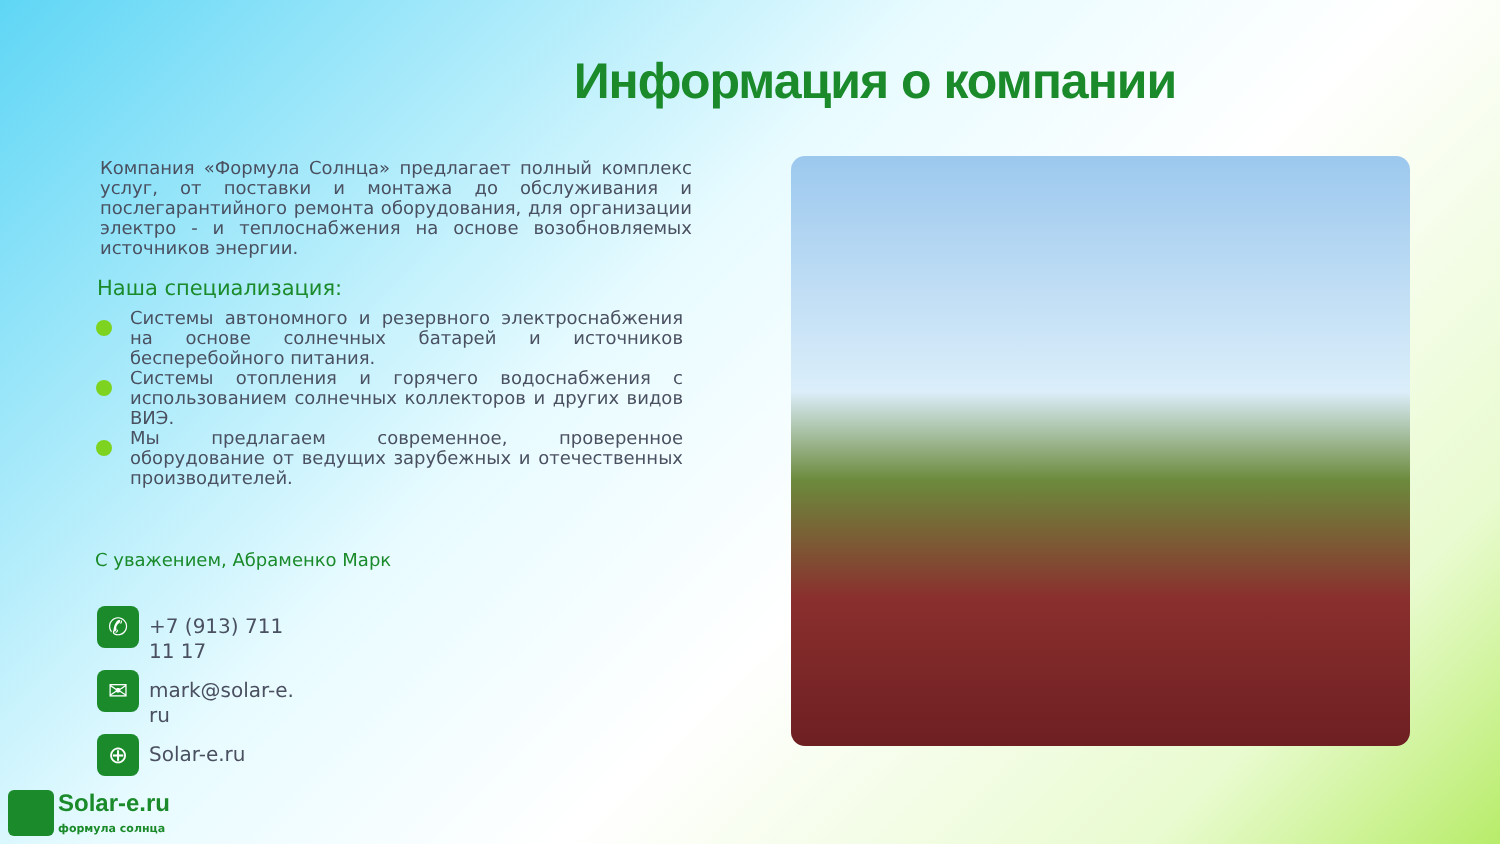Информация о компании
Компания «Формула Солнца» предлагает полный комплекс услуг, от поставки и монтажа до обслуживания и послегарантийного ремонта оборудования, для организации электро - и теплоснабжения на основе возобновляемых источников энергии.
Наша специализация:
Системы автономного и резервного электроснабжения на основе солнечных батарей и источников бесперебойного питания.
Системы отопления и горячего водоснабжения с использованием солнечных коллекторов и других видов ВИЭ.
Мы предлагаем современное, проверенное оборудование от ведущих зарубежных и отечественных производителей.
С уважением, Абраменко Марк
✆
+7 (913) 711 11 17
✉
mark@solar-e.ru
⊕
Solar-e.ru
Solar-e.ru
формула солнца